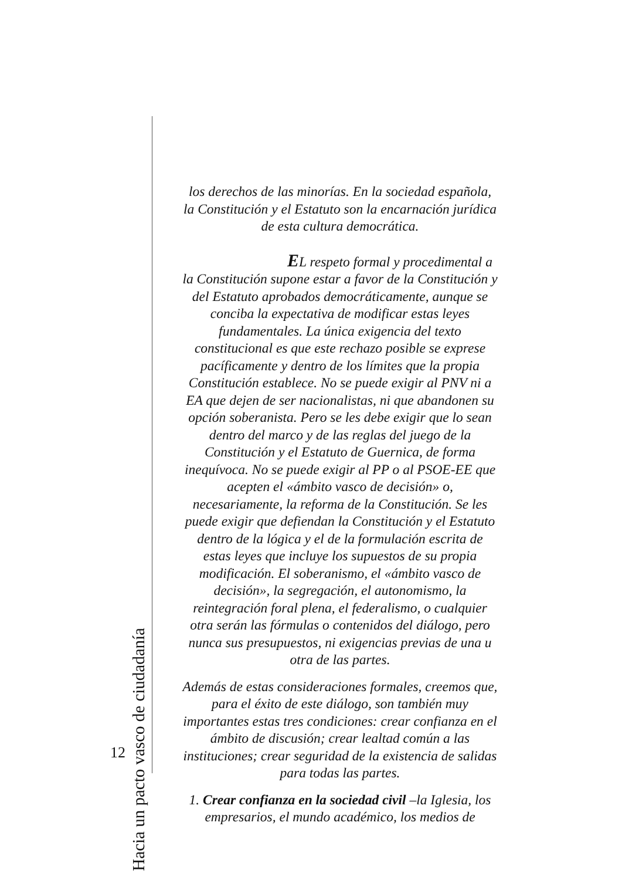los derechos de las minorías. En la sociedad española, la Constitución y el Estatuto son la encarnación jurídica de esta cultura democrática.
EL respeto formal y procedimental a la Constitución supone estar a favor de la Constitución y del Estatuto aprobados democráticamente, aunque se conciba la expectativa de modificar estas leyes fundamentales. La única exigencia del texto constitucional es que este rechazo posible se exprese pacíficamente y dentro de los límites que la propia Constitución establece. No se puede exigir al PNV ni a EA que dejen de ser nacionalistas, ni que abandonen su opción soberanista. Pero se les debe exigir que lo sean dentro del marco y de las reglas del juego de la Constitución y el Estatuto de Guernica, de forma inequívoca. No se puede exigir al PP o al PSOE-EE que acepten el «ámbito vasco de decisión» o, necesariamente, la reforma de la Constitución. Se les puede exigir que defiendan la Constitución y el Estatuto dentro de la lógica y el de la formulación escrita de estas leyes que incluye los supuestos de su propia modificación. El soberanismo, el «ámbito vasco de decisión», la segregación, el autonomismo, la reintegración foral plena, el federalismo, o cualquier otra serán las fórmulas o contenidos del diálogo, pero nunca sus presupuestos, ni exigencias previas de una u otra de las partes.
Además de estas consideraciones formales, creemos que, para el éxito de este diálogo, son también muy importantes estas tres condiciones: crear confianza en el ámbito de discusión; crear lealtad común a las instituciones; crear seguridad de la existencia de salidas para todas las partes.
1. Crear confianza en la sociedad civil –la Iglesia, los empresarios, el mundo académico, los medios de
Hacia un pacto vasco de ciudadanía
12